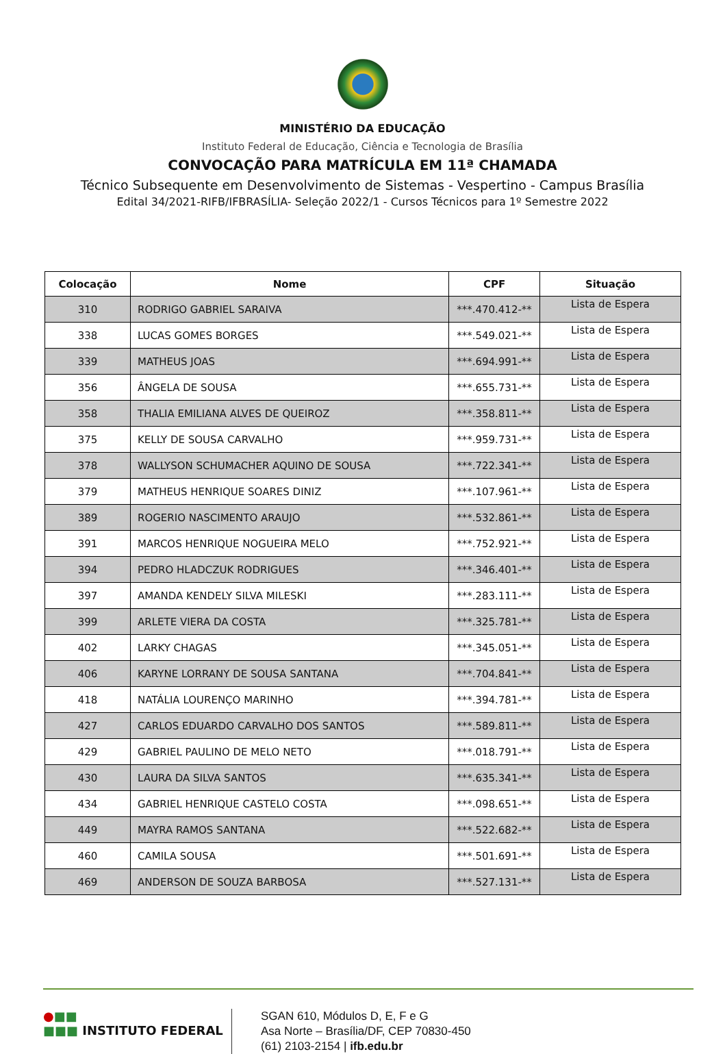MINISTÉRIO DA EDUCAÇÃO
Instituto Federal de Educação, Ciência e Tecnologia de Brasília
CONVOCAÇÃO PARA MATRÍCULA EM 11ª CHAMADA
Técnico Subsequente em Desenvolvimento de Sistemas - Vespertino - Campus Brasília
Edital 34/2021-RIFB/IFBRASÍLIA- Seleção 2022/1 - Cursos Técnicos para 1º Semestre 2022
| Colocação | Nome | CPF | Situação |
| --- | --- | --- | --- |
| 310 | RODRIGO GABRIEL SARAIVA | ***.470.412-** | Lista de Espera |
| 338 | LUCAS GOMES BORGES | ***.549.021-** | Lista de Espera |
| 339 | MATHEUS JOAS | ***.694.991-** | Lista de Espera |
| 356 | ÂNGELA DE SOUSA | ***.655.731-** | Lista de Espera |
| 358 | THALIA EMILIANA ALVES DE QUEIROZ | ***.358.811-** | Lista de Espera |
| 375 | KELLY DE SOUSA CARVALHO | ***.959.731-** | Lista de Espera |
| 378 | WALLYSON SCHUMACHER AQUINO DE SOUSA | ***.722.341-** | Lista de Espera |
| 379 | MATHEUS HENRIQUE SOARES DINIZ | ***.107.961-** | Lista de Espera |
| 389 | ROGERIO NASCIMENTO ARAUJO | ***.532.861-** | Lista de Espera |
| 391 | MARCOS HENRIQUE NOGUEIRA MELO | ***.752.921-** | Lista de Espera |
| 394 | PEDRO HLADCZUK RODRIGUES | ***.346.401-** | Lista de Espera |
| 397 | AMANDA KENDELY SILVA MILESKI | ***.283.111-** | Lista de Espera |
| 399 | ARLETE VIERA DA COSTA | ***.325.781-** | Lista de Espera |
| 402 | LARKY CHAGAS | ***.345.051-** | Lista de Espera |
| 406 | KARYNE LORRANY DE SOUSA SANTANA | ***.704.841-** | Lista de Espera |
| 418 | NATÁLIA LOURENÇO MARINHO | ***.394.781-** | Lista de Espera |
| 427 | CARLOS EDUARDO CARVALHO DOS SANTOS | ***.589.811-** | Lista de Espera |
| 429 | GABRIEL PAULINO DE MELO NETO | ***.018.791-** | Lista de Espera |
| 430 | LAURA DA SILVA SANTOS | ***.635.341-** | Lista de Espera |
| 434 | GABRIEL HENRIQUE CASTELO COSTA | ***.098.651-** | Lista de Espera |
| 449 | MAYRA RAMOS SANTANA | ***.522.682-** | Lista de Espera |
| 460 | CAMILA SOUSA | ***.501.691-** | Lista de Espera |
| 469 | ANDERSON DE SOUZA BARBOSA | ***.527.131-** | Lista de Espera |
●■■
■■■ INSTITUTO FEDERAL
SGAN 610, Módulos D, E, F e G
Asa Norte – Brasília/DF, CEP 70830-450
(61) 2103-2154 | ifb.edu.br